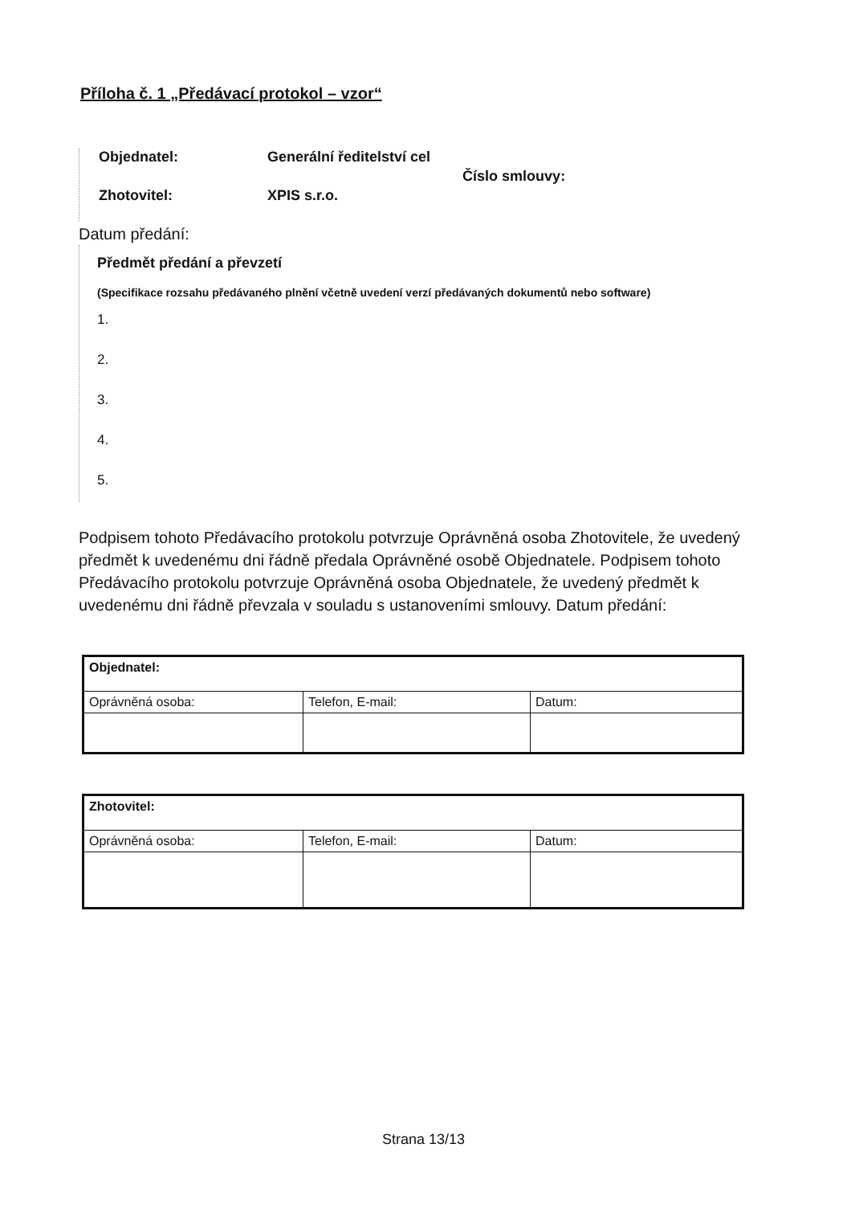Příloha č. 1 „Předávací protokol – vzor“
Objednatel: Generální ředitelství cel
Číslo smlouvy:
Zhotovitel: XPIS s.r.o.
Datum předání:
Předmět předání a převzetí
(Specifikace rozsahu předávaného plnění včetně uvedení verzí předávaných dokumentů nebo software)
1.
2.
3.
4.
5.
Podpisem tohoto Předávacího protokolu potvrzuje Oprávněná osoba Zhotovitele, že uvedený předmět k uvedenému dni řádně předala Oprávněné osobě Objednatele. Podpisem tohoto Předávacího protokolu potvrzuje Oprávněná osoba Objednatele, že uvedený předmět k uvedenému dni řádně převzala v souladu s ustanoveními smlouvy. Datum předání:
| Objednatel: | | |
| Oprávněná osoba: | Telefon, E-mail: | Datum: |
| Zhotovitel: | | |
| Oprávněná osoba: | Telefon, E-mail: | Datum: |
Strana 13/13